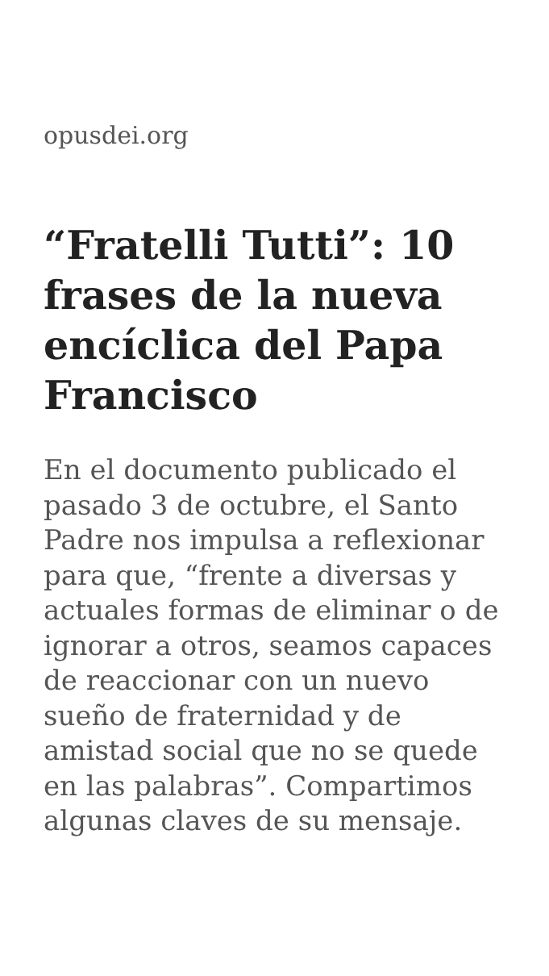opusdei.org
“Fratelli Tutti”: 10 frases de la nueva encíclica del Papa Francisco
En el documento publicado el pasado 3 de octubre, el Santo Padre nos impulsa a reflexionar para que, “frente a diversas y actuales formas de eliminar o de ignorar a otros, seamos capaces de reaccionar con un nuevo sueño de fraternidad y de amistad social que no se quede en las palabras”. Compartimos algunas claves de su mensaje.